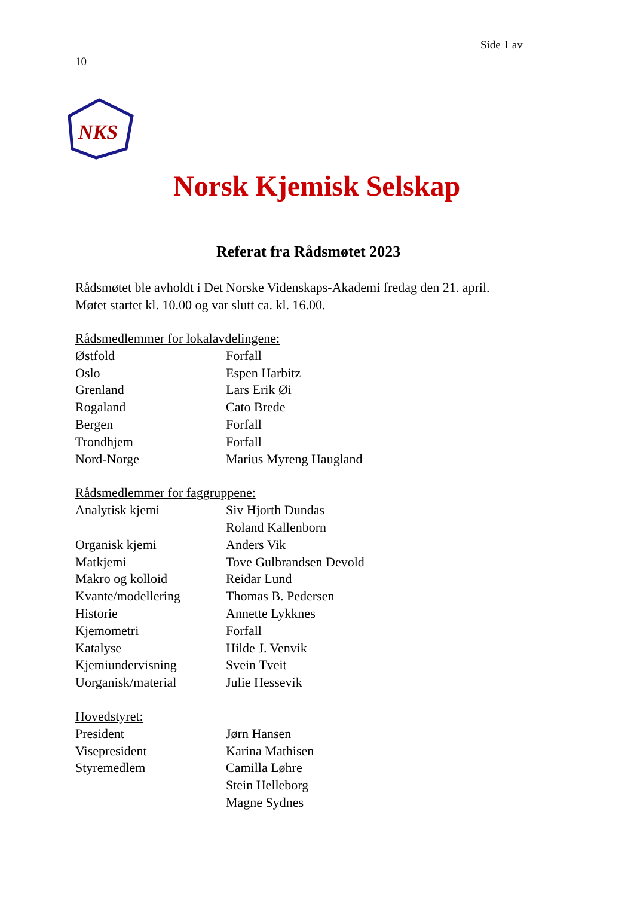Side 1 av
10
NKS
Norsk Kjemisk Selskap
Referat fra Rådsmøtet 2023
Rådsmøtet ble avholdt i Det Norske Videnskaps-Akademi fredag den 21. april.
Møtet startet kl. 10.00 og var slutt ca. kl. 16.00.
Rådsmedlemmer for lokalavdelingene:
Østfold Forfall
Oslo Espen Harbitz
Grenland Lars Erik Øi
Rogaland Cato Brede
Bergen Forfall
Trondhjem Forfall
Nord-Norge Marius Myreng Haugland
Rådsmedlemmer for faggruppene:
Analytisk kjemi Siv Hjorth Dundas
Roland Kallenborn
Organisk kjemi Anders Vik
Matkjemi Tove Gulbrandsen Devold
Makro og kolloid Reidar Lund
Kvante/modellering Thomas B. Pedersen
Historie Annette Lykknes
Kjemometri Forfall
Katalyse Hilde J. Venvik
Kjemiundervisning Svein Tveit
Uorganisk/material Julie Hessevik
Hovedstyret:
President Jørn Hansen
Visepresident Karina Mathisen
Styremedlem Camilla Løhre
Stein Helleborg
Magne Sydnes